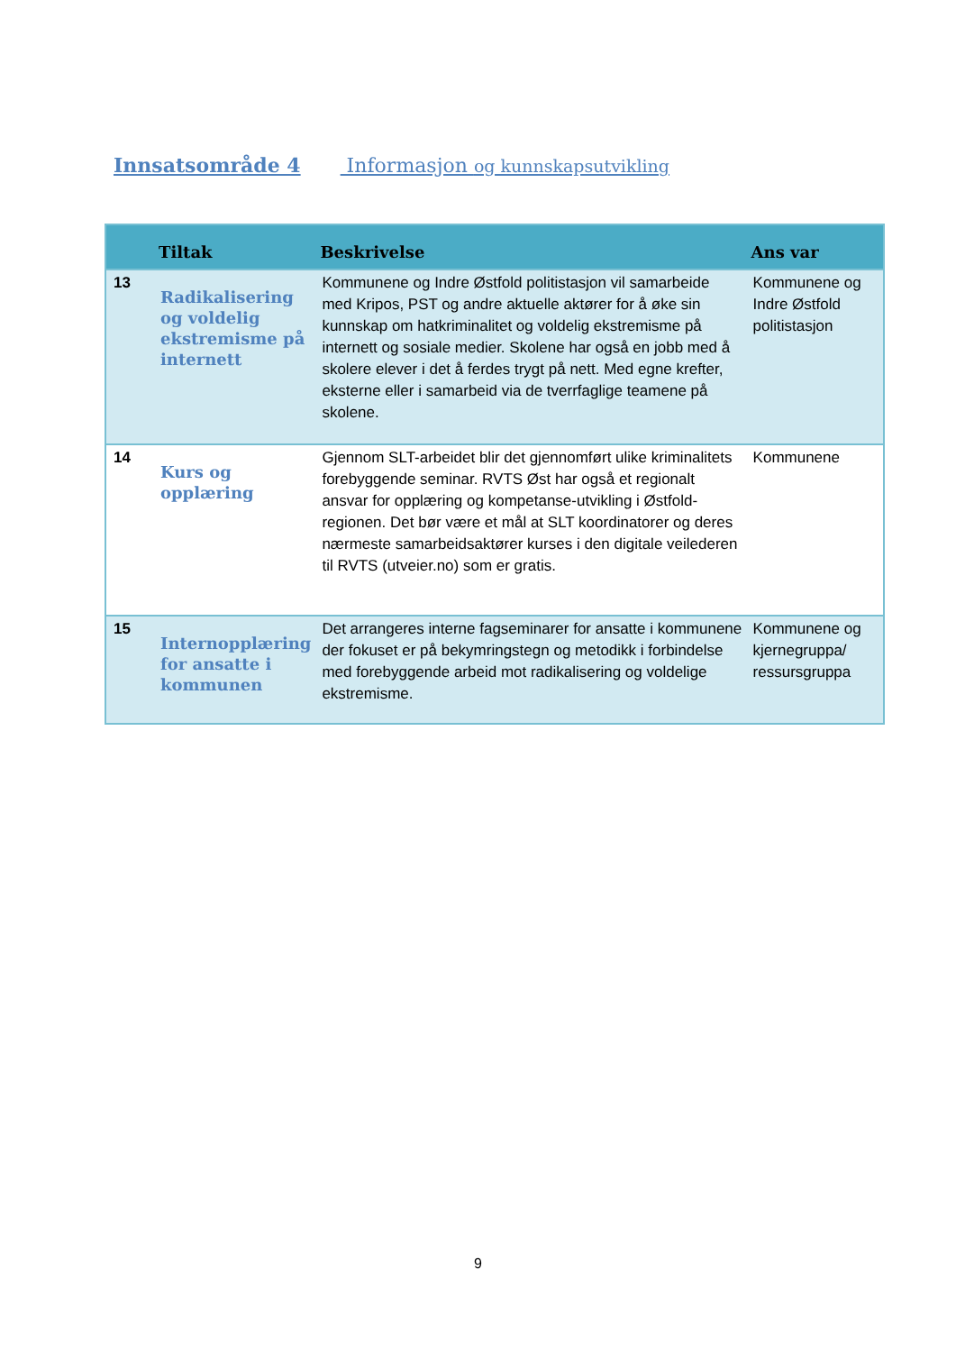Innsatsområde 4 Informasjon og kunnskapsutvikling
| | Tiltak | Beskrivelse | Ans var |
| --- | --- | --- | --- |
| 13 | Radikalisering og voldelig ekstremisme på internett | Kommunene og Indre Østfold politistasjon vil samarbeide med Kripos, PST og andre aktuelle aktører for å øke sin kunnskap om hatkriminalitet og voldelig ekstremisme på internett og sosiale medier. Skolene har også en jobb med å skolere elever i det å ferdes trygt på nett. Med egne krefter, eksterne eller i samarbeid via de tverrfaglige teamene på skolene. | Kommunene og Indre Østfold politistasjon |
| 14 | Kurs og opplæring | Gjennom SLT-arbeidet blir det gjennomført ulike kriminalitets forebyggende seminar. RVTS Øst har også et regionalt ansvar for opplæring og kompetanse-utvikling i Østfold-regionen. Det bør være et mål at SLT koordinatorer og deres nærmeste samarbeidsaktører kurses i den digitale veilederen til RVTS (utveier.no) som er gratis. | Kommunene |
| 15 | Internopplæring for ansatte i kommunen | Det arrangeres interne fagseminarer for ansatte i kommunene der fokuset er på bekymringstegn og metodikk i forbindelse med forebyggende arbeid mot radikalisering og voldelige ekstremisme. | Kommunene og kjernegruppa/ ressursgruppa |
9